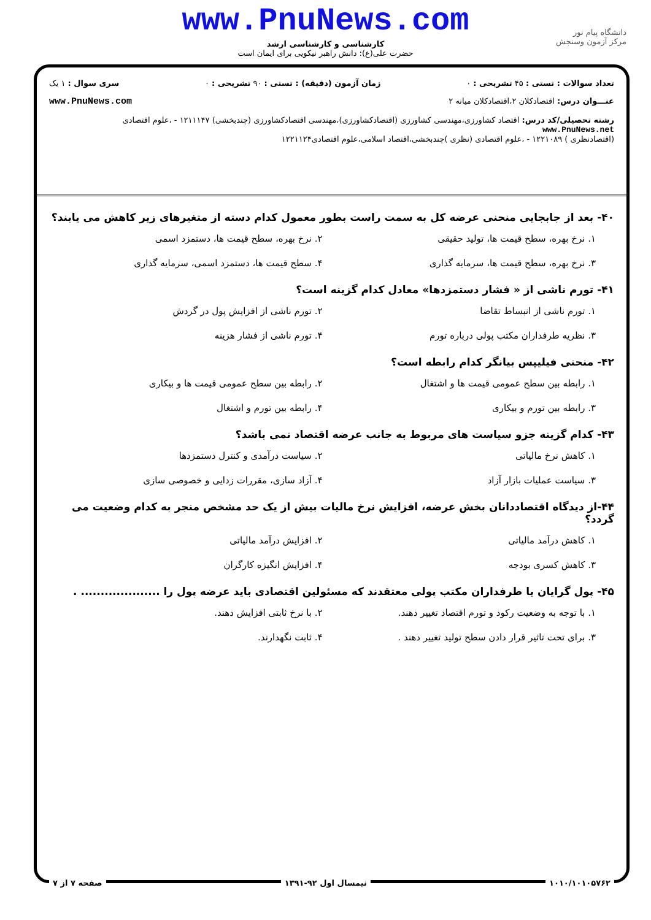www.PnuNews.com
کارشناسی و کارشناسی ارشد
حضرت علی(ع): دانش راهبر نیکویی برای ایمان است
دانشگاه پیام نور
مرکز آزمون وسنجش
تعداد سوالات : تستی : ۴۵ تشریحی : ۰ زمان آزمون (دقیقه) : تستی : ۹۰ تشریحی : ۰ سری سوال : ۱ یک
عنـــوان درس: اقتصادکلان ۲،اقتصادکلان میانه ۲ www.PnuNews.com
رشته تحصیلی/کد درس: اقتصاد کشاورزی،مهندسی کشاورزی (اقتصادکشاورزی)،مهندسی اقتصادکشاورزی (چندبخشی) ۱۲۱۱۱۴۷ - ،علوم اقتصادی www.PnuNews.net
(اقتصادنظری ) ۱۲۲۱۰۸۹ - ،علوم اقتصادی (نظری )چندبخشی،اقتصاد اسلامی،علوم اقتصادی۱۲۲۱۱۲۴
۴۰- بعد از جابجایی منحنی عرضه کل به سمت راست بطور معمول کدام دسته از متغیرهای زیر کاهش می یابند؟
۱. نرخ بهره، سطح قیمت ها، تولید حقیقی
۲. نرخ بهره، سطح قیمت ها، دستمزد اسمی
۳. نرخ بهره، سطح قیمت ها، سرمایه گذاری
۴. سطح قیمت ها، دستمزد اسمی، سرمایه گذاری
۴۱- تورم ناشی از « فشار دستمزدها» معادل کدام گزینه است؟
۱. تورم ناشی از انبساط تقاضا
۲. تورم ناشی از افزایش پول در گردش
۳. نظریه طرفداران مکتب پولی درباره تورم
۴. تورم ناشی از فشار هزینه
۴۲- منحنی فیلیپس بیانگر کدام رابطه است؟
۱. رابطه بین سطح عمومی قیمت ها و اشتغال
۲. رابطه بین سطح عمومی قیمت ها و بیکاری
۳. رابطه بین تورم و بیکاری
۴. رابطه بین تورم و اشتغال
۴۳- کدام گزینه جزو سیاست های مربوط به جانب عرضه اقتصاد نمی باشد؟
۱. کاهش نرخ مالیاتی
۲. سیاست درآمدی و کنترل دستمزدها
۳. سیاست عملیات بازار آزاد
۴. آزاد سازی، مقررات زدایی و خصوصی سازی
۴۴-از دیدگاه اقتصاددانان بخش عرضه، افزایش نرخ مالیات بیش از یک حد مشخص منجر به کدام وضعیت می گردد؟
۱. کاهش درآمد مالیاتی
۲. افزایش درآمد مالیاتی
۳. کاهش کسری بودجه
۴. افزایش انگیزه کارگران
۴۵- پول گرایان یا طرفداران مکتب پولی معتقدند که مسئولین اقتصادی باید عرضه پول را .................... .
۱. با توجه به وضعیت رکود و تورم اقتصاد تغییر دهند.
۲. با نرخ ثابتی افزایش دهند.
۳. برای تحت تاثیر قرار دادن سطح تولید تغییر دهند .
۴. ثابت نگهدارند.
۱۰۱۰/۱۰۱۰۵۷۶۲ نیمسال اول ۹۲-۱۳۹۱ صفحه ۷ از ۷